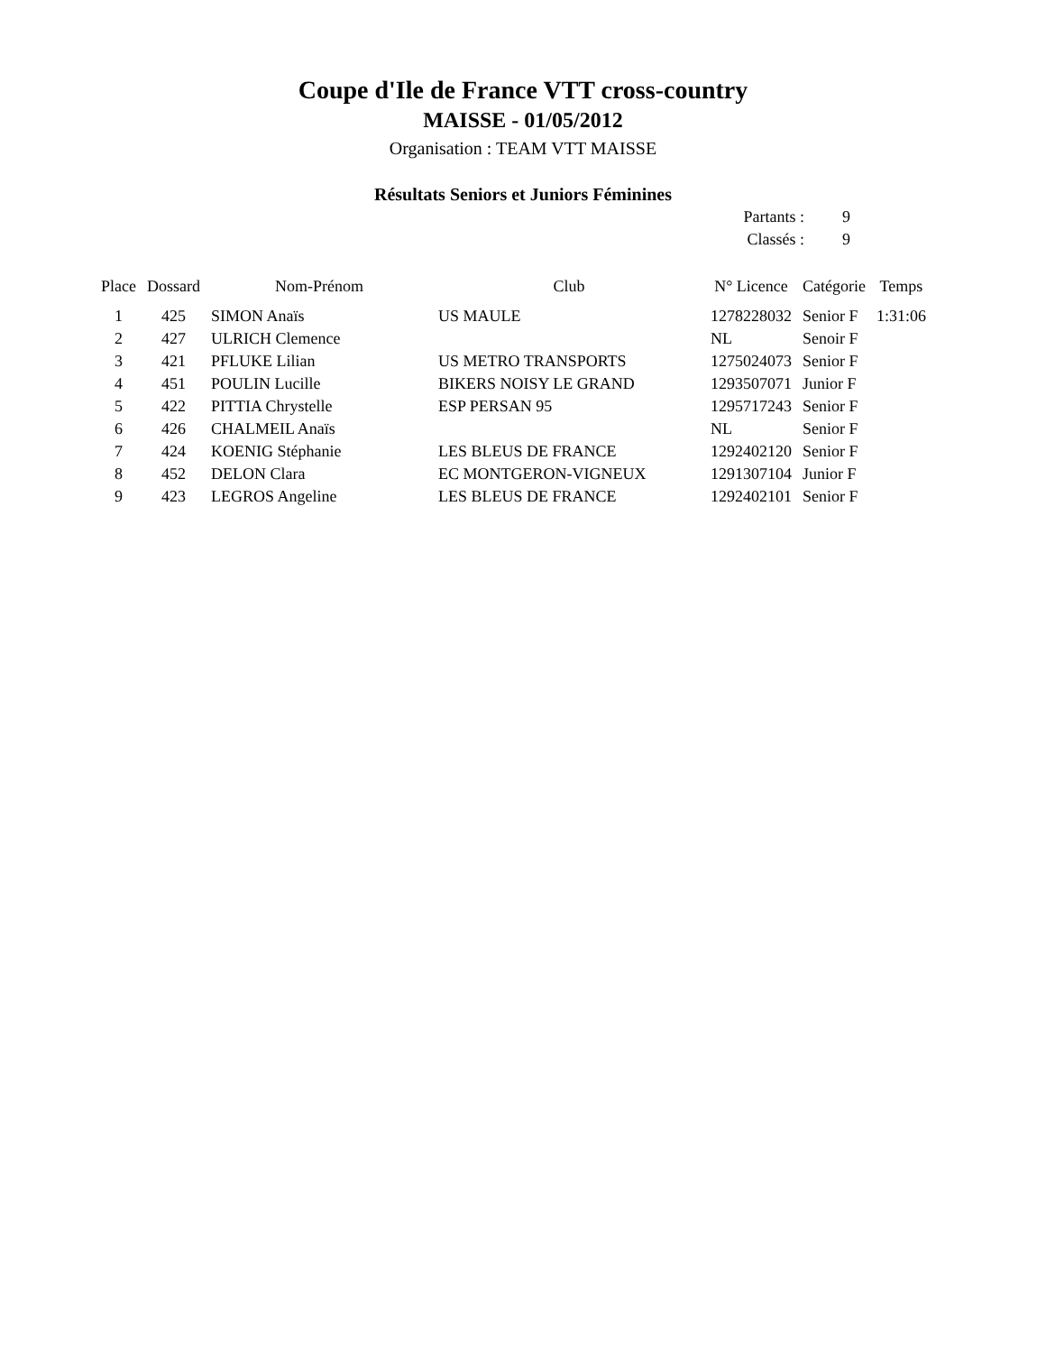Coupe d'Ile de France VTT cross-country
MAISSE - 01/05/2012
Organisation : TEAM VTT MAISSE
Résultats Seniors et Juniors Féminines
| Partants : | 9 |
| Classés : | 9 |
| Place | Dossard | Nom-Prénom | Club | N° Licence | Catégorie | Temps |
| --- | --- | --- | --- | --- | --- | --- |
| 1 | 425 | SIMON Anaïs | US MAULE | 1278228032 | Senior F | 1:31:06 |
| 2 | 427 | ULRICH Clemence | | NL | Senoir F | |
| 3 | 421 | PFLUKE Lilian | US METRO TRANSPORTS | 1275024073 | Senior F | |
| 4 | 451 | POULIN Lucille | BIKERS NOISY LE GRAND | 1293507071 | Junior F | |
| 5 | 422 | PITTIA Chrystelle | ESP PERSAN 95 | 1295717243 | Senior F | |
| 6 | 426 | CHALMEIL Anaïs | | NL | Senior F | |
| 7 | 424 | KOENIG Stéphanie | LES BLEUS DE FRANCE | 1292402120 | Senior F | |
| 8 | 452 | DELON Clara | EC MONTGERON-VIGNEUX | 1291307104 | Junior F | |
| 9 | 423 | LEGROS Angeline | LES BLEUS DE FRANCE | 1292402101 | Senior F | |